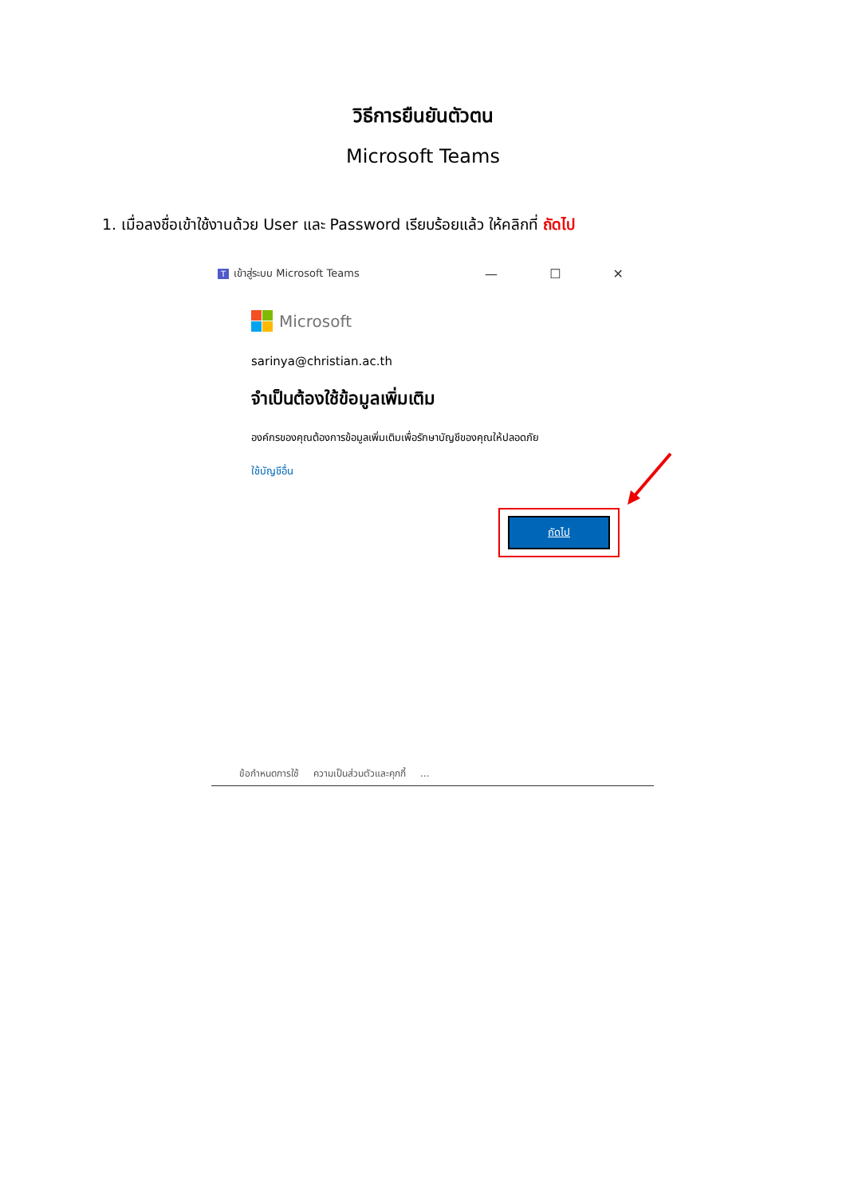วิธีการยืนยันตัวตน
Microsoft Teams
1. เมื่อลงชื่อเข้าใช้งานด้วย User และ Password เรียบร้อยแล้ว ให้คลิกที่ ถัดไป
Tเข้าสู่ระบบ Microsoft Teams — ☐ ✕
Microsoft
sarinya@christian.ac.th
จำเป็นต้องใช้ข้อมูลเพิ่มเติม
องค์กรของคุณต้องการข้อมูลเพิ่มเติมเพื่อรักษาบัญชีของคุณให้ปลอดภัย
ใช้บัญชีอื่น
ถัดไป
ข้อกำหนดการใช้ ความเป็นส่วนตัวและคุกกี้...